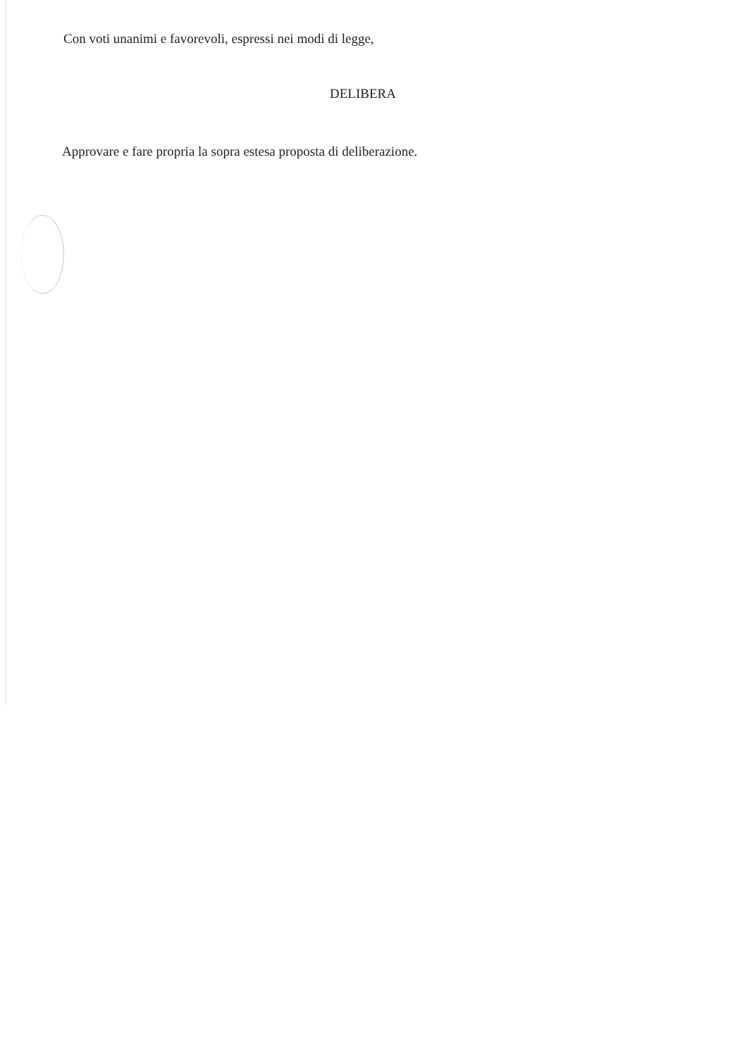Con voti unanimi e favorevoli, espressi nei modi di legge,
DELIBERA
Approvare e fare propria la sopra estesa proposta di deliberazione.